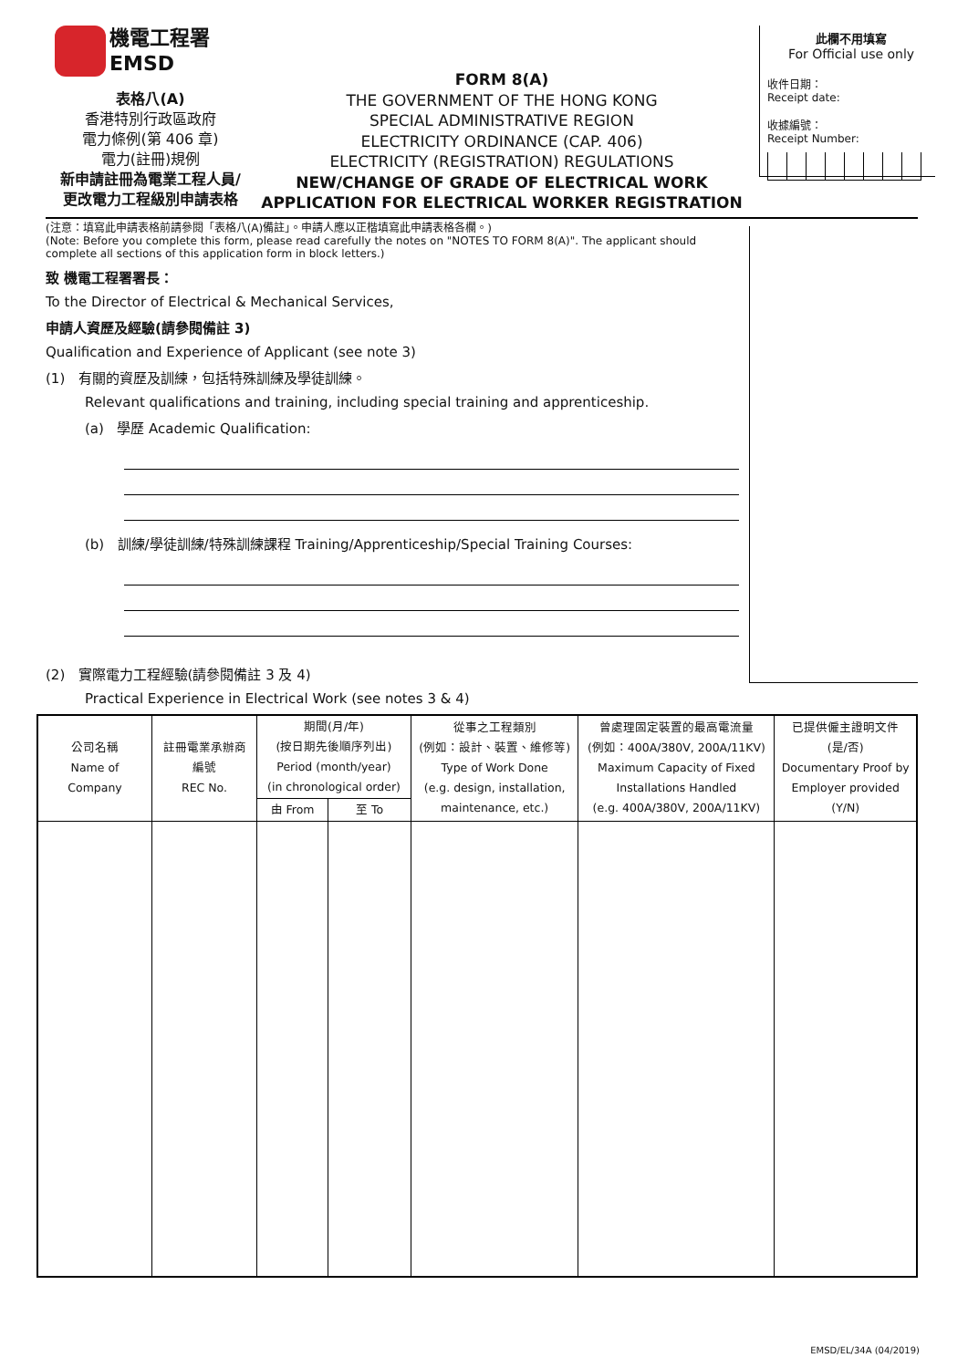機電工程署
EMSD
表格八(A)
香港特別行政區政府
電力條例(第 406 章)
電力(註冊)規例
新申請註冊為電業工程人員/
更改電力工程級別申請表格
FORM 8(A)
THE GOVERNMENT OF THE HONG KONG
SPECIAL ADMINISTRATIVE REGION
ELECTRICITY ORDINANCE (CAP. 406)
ELECTRICITY (REGISTRATION) REGULATIONS
NEW/CHANGE OF GRADE OF ELECTRICAL WORK
APPLICATION FOR ELECTRICAL WORKER REGISTRATION
此欄不用填寫
For Official use only
收件日期：
Receipt date:
收據編號：
Receipt Number:
(注意：填寫此申請表格前請參閱「表格八(A)備註」。申請人應以正楷填寫此申請表格各欄。)
(Note: Before you complete this form, please read carefully the notes on "NOTES TO FORM 8(A)". The applicant should complete all sections of this application form in block letters.)
致 機電工程署署長：
To the Director of Electrical & Mechanical Services,
申請人資歷及經驗(請參閱備註 3)
Qualification and Experience of Applicant (see note 3)
(1) 有關的資歷及訓練，包括特殊訓練及學徒訓練。
Relevant qualifications and training, including special training and apprenticeship.
(a) 學歷 Academic Qualification:
(b) 訓練/學徒訓練/特殊訓練課程 Training/Apprenticeship/Special Training Courses:
(2) 實際電力工程經驗(請參閱備註 3 及 4)
Practical Experience in Electrical Work (see notes 3 & 4)
| 公司名稱 Name of Company | 註冊電業承辦商 編號 REC No. | 期間(月/年) (按日期先後順序列出) Period (month/year) (in chronological order) | | 從事之工程類別 (例如：設計、裝置、維修等) Type of Work Done (e.g. design, installation, maintenance, etc.) | 曾處理固定裝置的最高電流量 (例如：400A/380V, 200A/11KV) Maximum Capacity of Fixed Installations Handled (e.g. 400A/380V, 200A/11KV) | 已提供僱主證明文件 (是/否) Documentary Proof by Employer provided (Y/N) |
| --- | --- | --- | --- | --- | --- | --- |
| | | 由 From | 至 To | | | |
EMSD/EL/34A (04/2019)